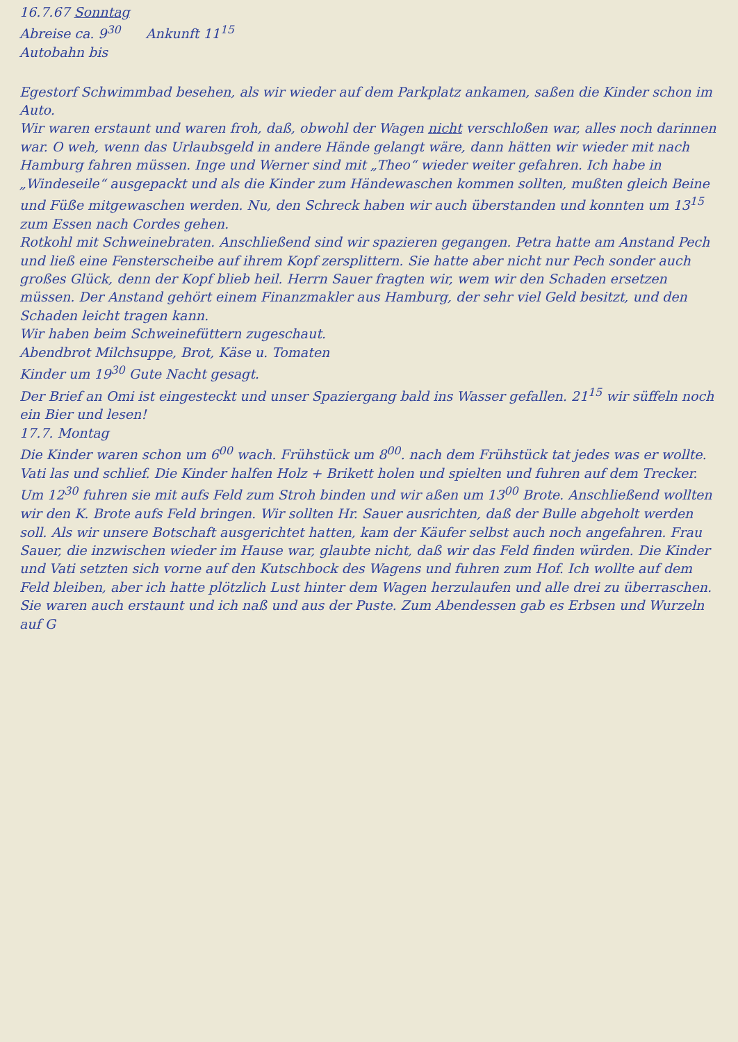16.7.67 Sonntag
Abreise ca. 9<sup>30</sup> Ankunft 11<sup>15</sup>
Autobahn bis
Egestorf Schwimmbad besehen, als wir wieder auf dem Parkplatz ankamen, saßen die Kinder schon im Auto.
Wir waren erstaunt und waren froh, daß, obwohl der Wagen nicht verschloßen war, alles noch darinnen war. O weh, wenn das Urlaubsgeld in andere Hände gelangt wäre, dann hätten wir wieder mit nach Hamburg fahren müssen. Inge und Werner sind mit „Theo“ wieder weiter gefahren. Ich habe in „Windeseile“ ausgepackt und als die Kinder zum Händewaschen kommen sollten, mußten gleich Beine und Füße mitgewaschen werden. Nu, den Schreck haben wir auch überstanden und konnten um 13<sup>15</sup> zum Essen nach Cordes gehen.
Rotkohl mit Schweinebraten. Anschließend sind wir spazieren gegangen. Petra hatte am Anstand Pech und ließ eine Fensterscheibe auf ihrem Kopf zersplittern. Sie hatte aber nicht nur Pech sonder auch großes Glück, denn der Kopf blieb heil. Herrn Sauer fragten wir, wem wir den Schaden ersetzen müssen. Der Anstand gehört einem Finanzmakler aus Hamburg, der sehr viel Geld besitzt, und den Schaden leicht tragen kann.
Wir haben beim Schweinefüttern zugeschaut.
Abendbrot Milchsuppe, Brot, Käse u. Tomaten
Kinder um 19<sup>30</sup> Gute Nacht gesagt.
Der Brief an Omi ist eingesteckt und unser Spaziergang bald ins Wasser gefallen. 21<sup>15</sup> wir süffeln noch ein Bier und lesen!
17.7. Montag
Die Kinder waren schon um 6<sup>00</sup> wach. Frühstück um 8<sup>00</sup>. nach dem Frühstück tat jedes was er wollte. Vati las und schlief. Die Kinder halfen Holz + Brikett holen und spielten und fuhren auf dem Trecker. Um 12<sup>30</sup> fuhren sie mit aufs Feld zum Stroh binden und wir aßen um 13<sup>00</sup> Brote. Anschließend wollten wir den K. Brote aufs Feld bringen. Wir sollten Hr. Sauer ausrichten, daß der Bulle abgeholt werden soll. Als wir unsere Botschaft ausgerichtet hatten, kam der Käufer selbst auch noch angefahren. Frau Sauer, die inzwischen wieder im Hause war, glaubte nicht, daß wir das Feld finden würden. Die Kinder und Vati setzten sich vorne auf den Kutschbock des Wagens und fuhren zum Hof. Ich wollte auf dem Feld bleiben, aber ich hatte plötzlich Lust hinter dem Wagen herzulaufen und alle drei zu überraschen. Sie waren auch erstaunt und ich naß und aus der Puste. Zum Abendessen gab es Erbsen und Wurzeln auf G